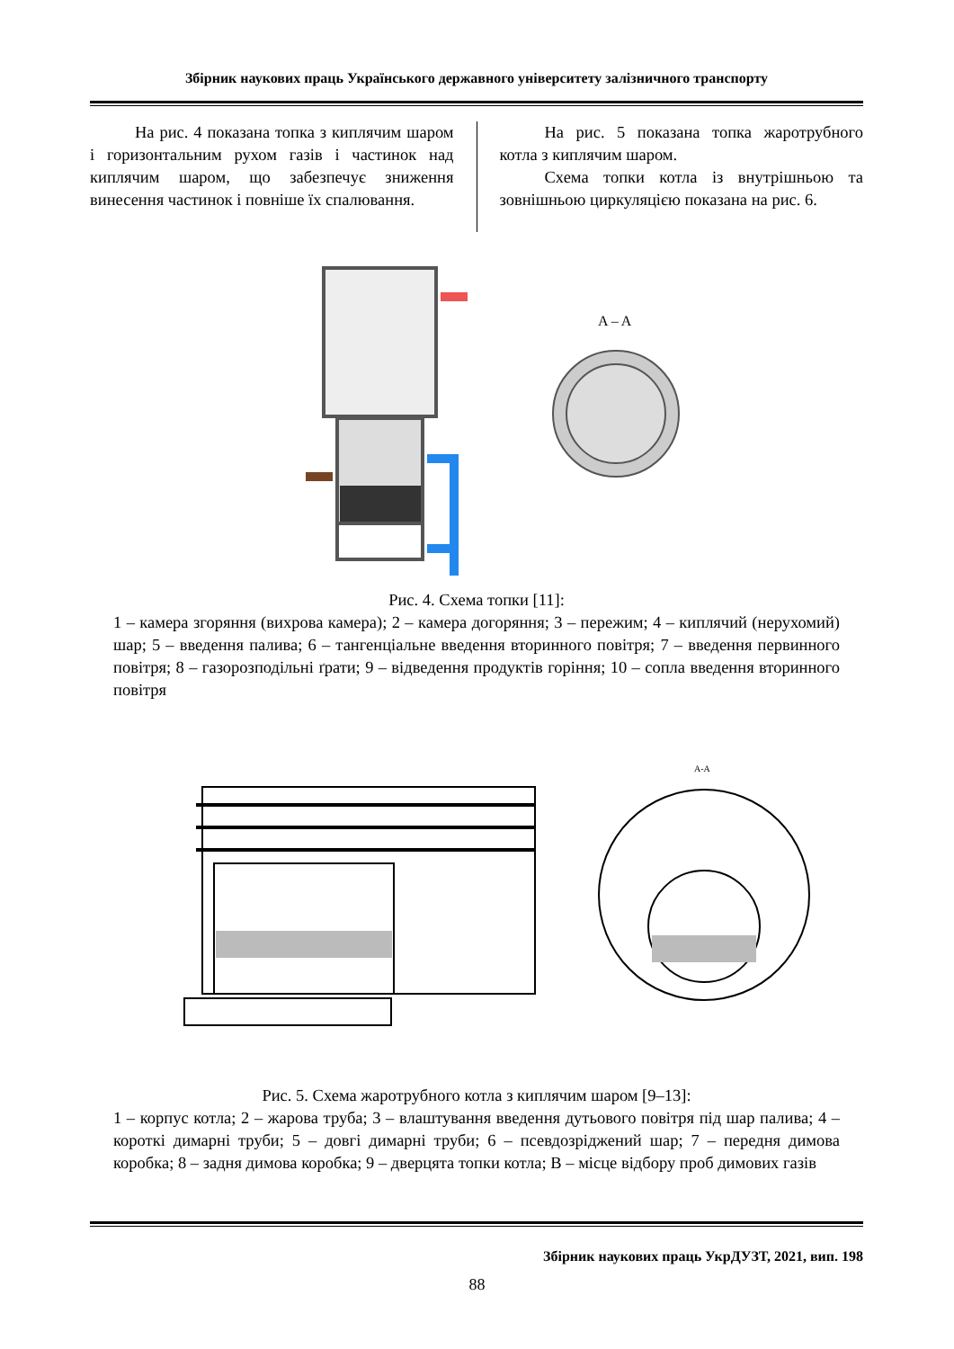Збірник наукових праць Українського державного університету залізничного транспорту
На рис. 4 показана топка з киплячим шаром і горизонтальним рухом газів і частинок над киплячим шаром, що забезпечує зниження винесення частинок і повніше їх спалювання.
На рис. 5 показана топка жаротрубного котла з киплячим шаром.
Схема топки котла із внутрішньою та зовнішньою циркуляцією показана на рис. 6.
A – A
Рис. 4. Схема топки [11]:
1 – камера згоряння (вихрова камера); 2 – камера догоряння; 3 – пережим; 4 – киплячий (нерухомий) шар; 5 – введення палива; 6 – тангенціальне введення вторинного повітря; 7 – введення первинного повітря; 8 – газорозподільні ґрати; 9 – відведення продуктів горіння; 10 – сопла введення вторинного повітря
A-A
Рис. 5. Схема жаротрубного котла з киплячим шаром [9–13]:
1 – корпус котла; 2 – жарова труба; 3 – влаштування введення дутьового повітря під шар палива; 4 – короткі димарні труби; 5 – довгі димарні труби; 6 – псевдозріджений шар; 7 – передня димова коробка; 8 – задня димова коробка; 9 – дверцята топки котла; В – місце відбору проб димових газів
Збірник наукових праць УкрДУЗТ, 2021, вип. 198
88